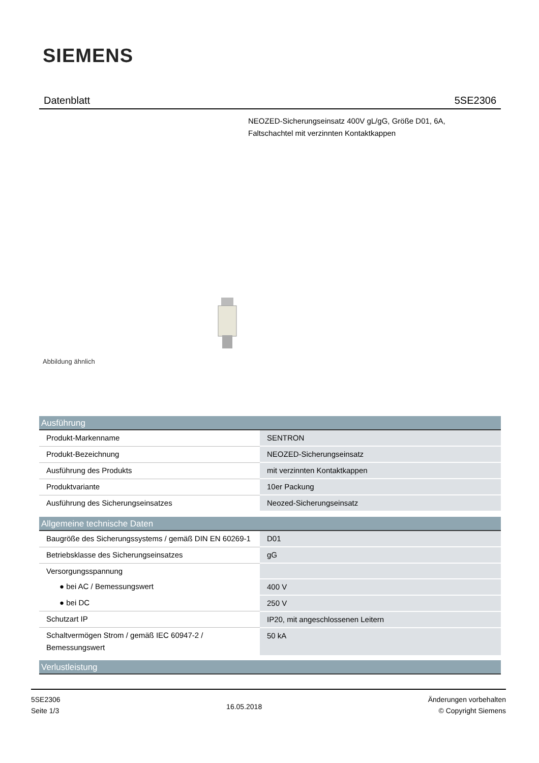SIEMENS
Datenblatt 5SE2306
NEOZED-Sicherungseinsatz 400V gL/gG, Größe D01, 6A,
Faltschachtel mit verzinnten Kontaktkappen
Abbildung ähnlich
| Ausführung | |
| --- | --- |
| Produkt-Markenname | SENTRON |
| Produkt-Bezeichnung | NEOZED-Sicherungseinsatz |
| Ausführung des Produkts | mit verzinnten Kontaktkappen |
| Produktvariante | 10er Packung |
| Ausführung des Sicherungseinsatzes | Neozed-Sicherungseinsatz |
| Allgemeine technische Daten | |
| Baugröße des Sicherungssystems / gemäß DIN EN 60269-1 | D01 |
| Betriebsklasse des Sicherungseinsatzes | gG |
| Versorgungsspannung | |
| ● bei AC / Bemessungswert | 400 V |
| ● bei DC | 250 V |
| Schutzart IP | IP20, mit angeschlossenen Leitern |
| Schaltvermögen Strom / gemäß IEC 60947-2 / Bemessungswert | 50 kA |
| Verlustleistung | |
5SE2306
Seite 1/3
16.05.2018
Änderungen vorbehalten
© Copyright Siemens